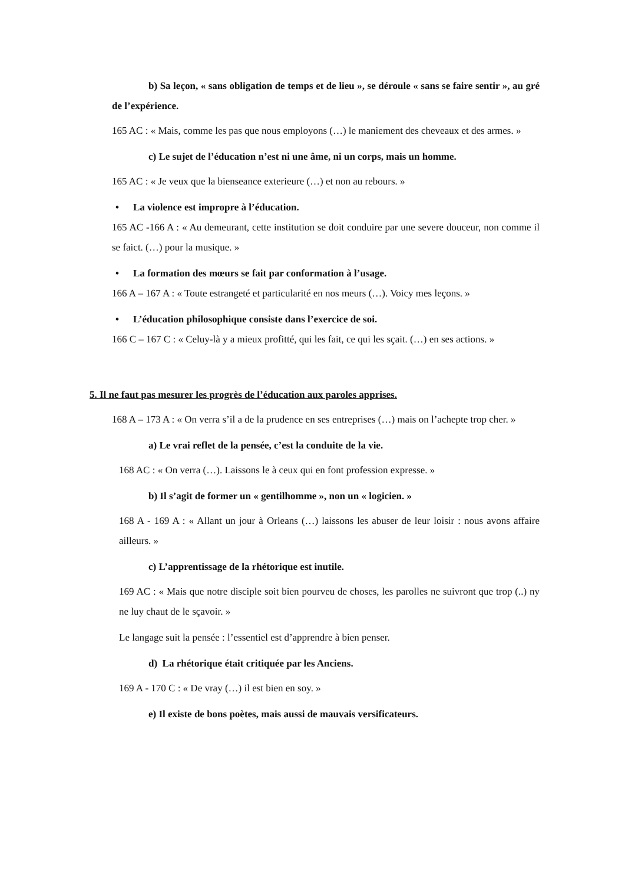b) Sa leçon, « sans obligation de temps et de lieu », se déroule « sans se faire sentir », au gré de l’expérience.
165 AC : « Mais, comme les pas que nous employons (…) le maniement des cheveaux et des armes. »
c) Le sujet de l’éducation n’est ni une âme, ni un corps, mais un homme.
165 AC : « Je veux que la bienseance exterieure (…) et non au rebours. »
• La violence est impropre à l’éducation.
165 AC -166 A : « Au demeurant, cette institution se doit conduire par une severe douceur, non comme il se faict. (…) pour la musique. »
• La formation des mœurs se fait par conformation à l’usage.
166 A – 167 A : « Toute estrangeté et particularité en nos meurs (…). Voicy mes leçons. »
• L’éducation philosophique consiste dans l’exercice de soi.
166 C – 167 C : « Celuy-là y a mieux profitté, qui les fait, ce qui les sçait. (…) en ses actions. »
5. Il ne faut pas mesurer les progrès de l’éducation aux paroles apprises.
168 A – 173 A : « On verra s’il a de la prudence en ses entreprises (…) mais on l’achepte trop cher. »
a) Le vrai reflet de la pensée, c’est la conduite de la vie.
168 AC : « On verra (…). Laissons le à ceux qui en font profession expresse. »
b) Il s’agit de former un « gentilhomme », non un « logicien. »
168 A - 169 A : « Allant un jour à Orleans (…) laissons les abuser de leur loisir : nous avons affaire ailleurs. »
c) L’apprentissage de la rhétorique est inutile.
169 AC : « Mais que notre disciple soit bien pourveu de choses, les parolles ne suivront que trop (..) ny ne luy chaut de le sçavoir. »
Le langage suit la pensée : l’essentiel est d’apprendre à bien penser.
d) La rhétorique était critiquée par les Anciens.
169 A - 170 C : « De vray (…) il est bien en soy. »
e) Il existe de bons poètes, mais aussi de mauvais versificateurs.